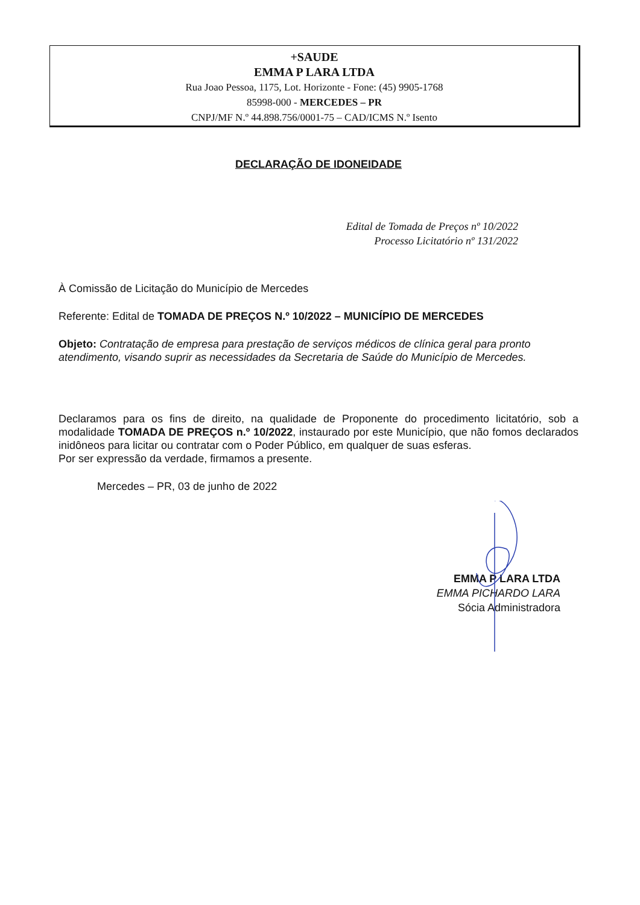+SAUDE
EMMA P LARA LTDA
Rua Joao Pessoa, 1175, Lot. Horizonte - Fone: (45) 9905-1768
85998-000 - MERCEDES – PR
CNPJ/MF N.º 44.898.756/0001-75 – CAD/ICMS N.º Isento
DECLARAÇÃO DE IDONEIDADE
Edital de Tomada de Preços nº 10/2022
Processo Licitatório nº 131/2022
À Comissão de Licitação do Município de Mercedes
Referente: Edital de TOMADA DE PREÇOS N.º 10/2022 – MUNICÍPIO DE MERCEDES
Objeto: Contratação de empresa para prestação de serviços médicos de clínica geral para pronto atendimento, visando suprir as necessidades da Secretaria de Saúde do Município de Mercedes.
Declaramos para os fins de direito, na qualidade de Proponente do procedimento licitatório, sob a modalidade TOMADA DE PREÇOS n.º 10/2022, instaurado por este Município, que não fomos declarados inidôneos para licitar ou contratar com o Poder Público, em qualquer de suas esferas.
Por ser expressão da verdade, firmamos a presente.
Mercedes – PR, 03 de junho de 2022
EMMA P LARA LTDA
EMMA PICHARDO LARA
Sócia Administradora